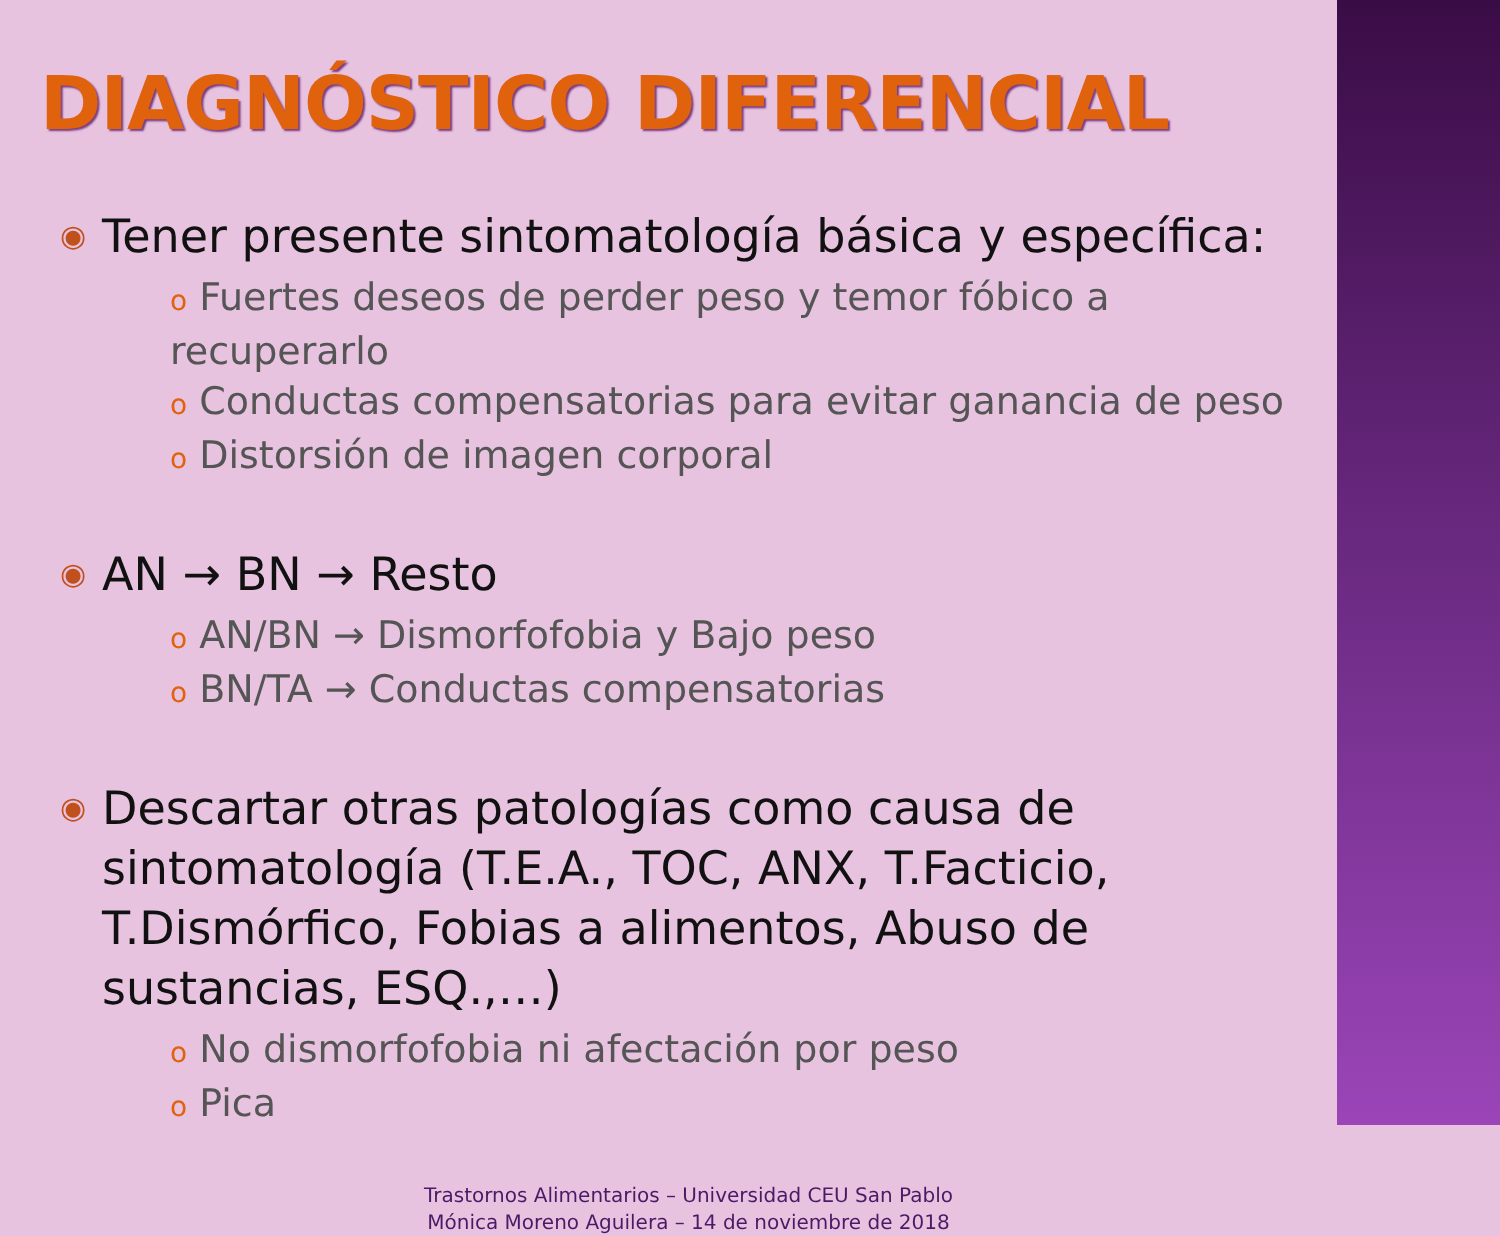DIAGNÓSTICO DIFERENCIAL
◉ Tener presente sintomatología básica y específica:
o Fuertes deseos de perder peso y temor fóbico a recuperarlo
o Conductas compensatorias para evitar ganancia de peso
o Distorsión de imagen corporal
◉ AN → BN → Resto
o AN/BN → Dismorfofobia y Bajo peso
o BN/TA → Conductas compensatorias
◉ Descartar otras patologías como causa de sintomatología (T.E.A., TOC, ANX, T.Facticio, T.Dismórfico, Fobias a alimentos, Abuso de sustancias, ESQ.,…)
o No dismorfofobia ni afectación por peso
o Pica
Trastornos Alimentarios – Universidad CEU San Pablo
Mónica Moreno Aguilera – 14 de noviembre de 2018